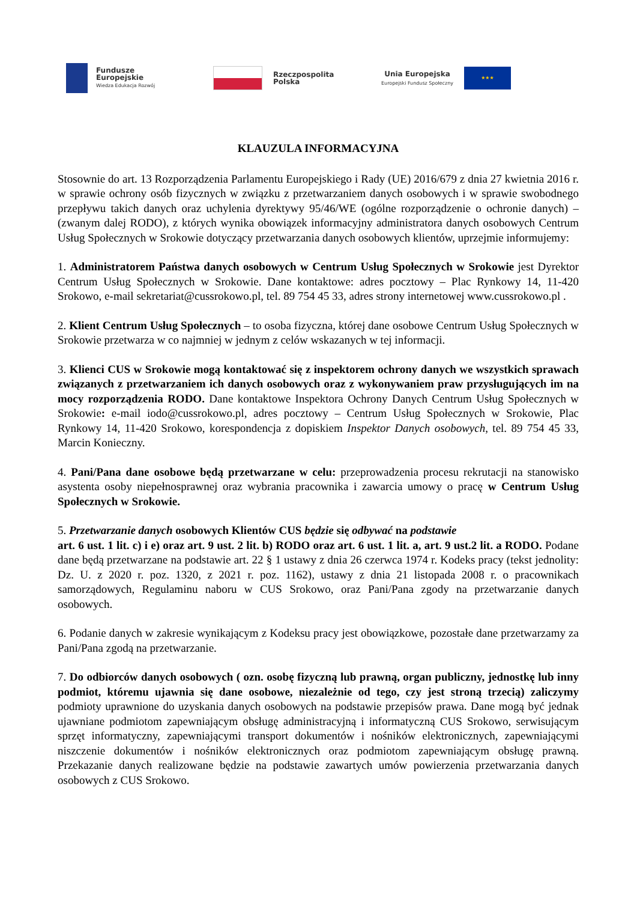Fundusze
Europejskie
Wiedza Edukacja Rozwój
Rzeczpospolita
Polska
Unia Europejska
Europejski Fundusz Społeczny
★★★
KLAUZULA INFORMACYJNA
Stosownie do art. 13 Rozporządzenia Parlamentu Europejskiego i Rady (UE) 2016/679 z dnia 27 kwietnia 2016 r. w sprawie ochrony osób fizycznych w związku z przetwarzaniem danych osobowych i w sprawie swobodnego przepływu takich danych oraz uchylenia dyrektywy 95/46/WE (ogólne rozporządzenie o ochronie danych) – (zwanym dalej RODO), z których wynika obowiązek informacyjny administratora danych osobowych Centrum Usług Społecznych w Srokowie dotyczący przetwarzania danych osobowych klientów, uprzejmie informujemy:
1. Administratorem Państwa danych osobowych w Centrum Usług Społecznych w Srokowie jest Dyrektor Centrum Usług Społecznych w Srokowie. Dane kontaktowe: adres pocztowy – Plac Rynkowy 14, 11-420 Srokowo, e-mail sekretariat@cussrokowo.pl, tel. 89 754 45 33, adres strony internetowej www.cussrokowo.pl .
2. Klient Centrum Usług Społecznych – to osoba fizyczna, której dane osobowe Centrum Usług Społecznych w Srokowie przetwarza w co najmniej w jednym z celów wskazanych w tej informacji.
3. Klienci CUS w Srokowie mogą kontaktować się z inspektorem ochrony danych we wszystkich sprawach związanych z przetwarzaniem ich danych osobowych oraz z wykonywaniem praw przysługujących im na mocy rozporządzenia RODO. Dane kontaktowe Inspektora Ochrony Danych Centrum Usług Społecznych w Srokowie: e-mail iodo@cussrokowo.pl, adres pocztowy – Centrum Usług Społecznych w Srokowie, Plac Rynkowy 14, 11-420 Srokowo, korespondencja z dopiskiem Inspektor Danych osobowych, tel. 89 754 45 33, Marcin Konieczny.
4. Pani/Pana dane osobowe będą przetwarzane w celu: przeprowadzenia procesu rekrutacji na stanowisko asystenta osoby niepełnosprawnej oraz wybrania pracownika i zawarcia umowy o pracę w Centrum Usług Społecznych w Srokowie.
5. Przetwarzanie danych osobowych Klientów CUS będzie się odbywać na podstawie
art. 6 ust. 1 lit. c) i e) oraz art. 9 ust. 2 lit. b) RODO oraz art. 6 ust. 1 lit. a, art. 9 ust.2 lit. a RODO. Podane dane będą przetwarzane na podstawie art. 22 § 1 ustawy z dnia 26 czerwca 1974 r. Kodeks pracy (tekst jednolity: Dz. U. z 2020 r. poz. 1320, z 2021 r. poz. 1162), ustawy z dnia 21 listopada 2008 r. o pracownikach samorządowych, Regulaminu naboru w CUS Srokowo, oraz Pani/Pana zgody na przetwarzanie danych osobowych.
6. Podanie danych w zakresie wynikającym z Kodeksu pracy jest obowiązkowe, pozostałe dane przetwarzamy za Pani/Pana zgodą na przetwarzanie.
7. Do odbiorców danych osobowych ( ozn. osobę fizyczną lub prawną, organ publiczny, jednostkę lub inny podmiot, któremu ujawnia się dane osobowe, niezależnie od tego, czy jest stroną trzecią) zaliczymy podmioty uprawnione do uzyskania danych osobowych na podstawie przepisów prawa. Dane mogą być jednak ujawniane podmiotom zapewniającym obsługę administracyjną i informatyczną CUS Srokowo, serwisującym sprzęt informatyczny, zapewniającymi transport dokumentów i nośników elektronicznych, zapewniającymi niszczenie dokumentów i nośników elektronicznych oraz podmiotom zapewniającym obsługę prawną. Przekazanie danych realizowane będzie na podstawie zawartych umów powierzenia przetwarzania danych osobowych z CUS Srokowo.